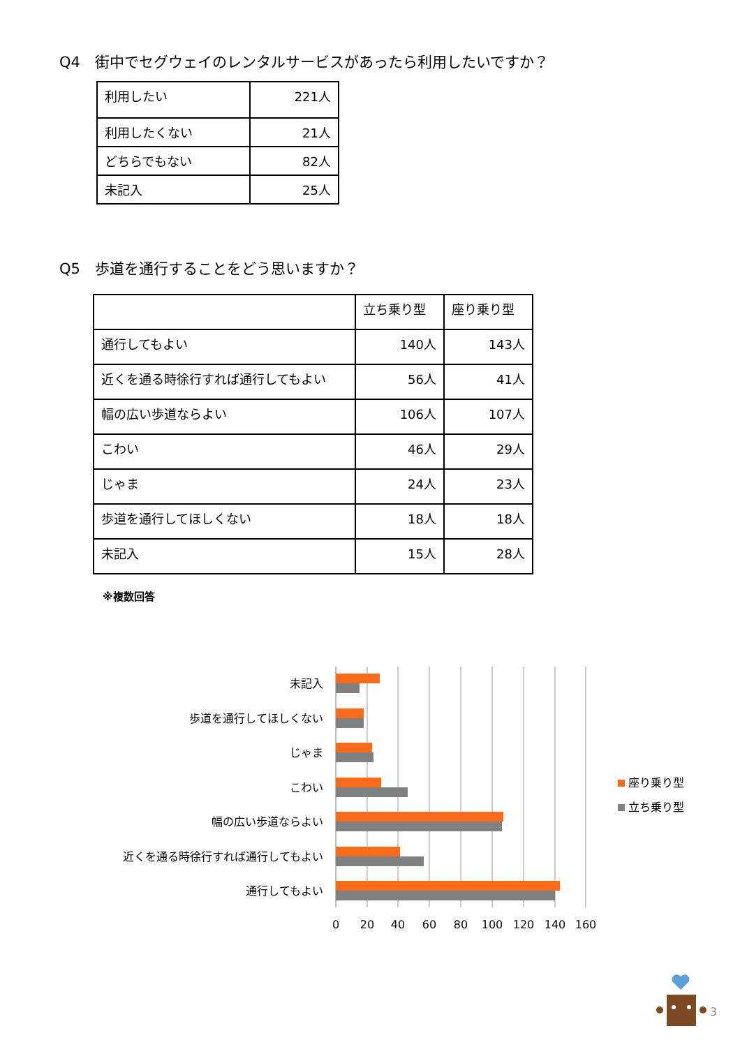Q4　街中でセグウェイのレンタルサービスがあったら利用したいですか？
| 利用したい | 221人 |
| 利用したくない | 21人 |
| どちらでもない | 82人 |
| 未記入 | 25人 |
Q5　歩道を通行することをどう思いますか？
| | 立ち乗り型 | 座り乗り型 |
| 通行してもよい | 140人 | 143人 |
| 近くを通る時徐行すれば通行してもよい | 56人 | 41人 |
| 幅の広い歩道ならよい | 106人 | 107人 |
| こわい | 46人 | 29人 |
| じゃま | 24人 | 23人 |
| 歩道を通行してほしくない | 18人 | 18人 |
| 未記入 | 15人 | 28人 |
※複数回答
未記入
歩道を通行してほしくない
じゃま
こわい
幅の広い歩道ならよい
近くを通る時徐行すれば通行してもよい
通行してもよい
0
20
40
60
80
100
120
140
160
座り乗り型
立ち乗り型
3